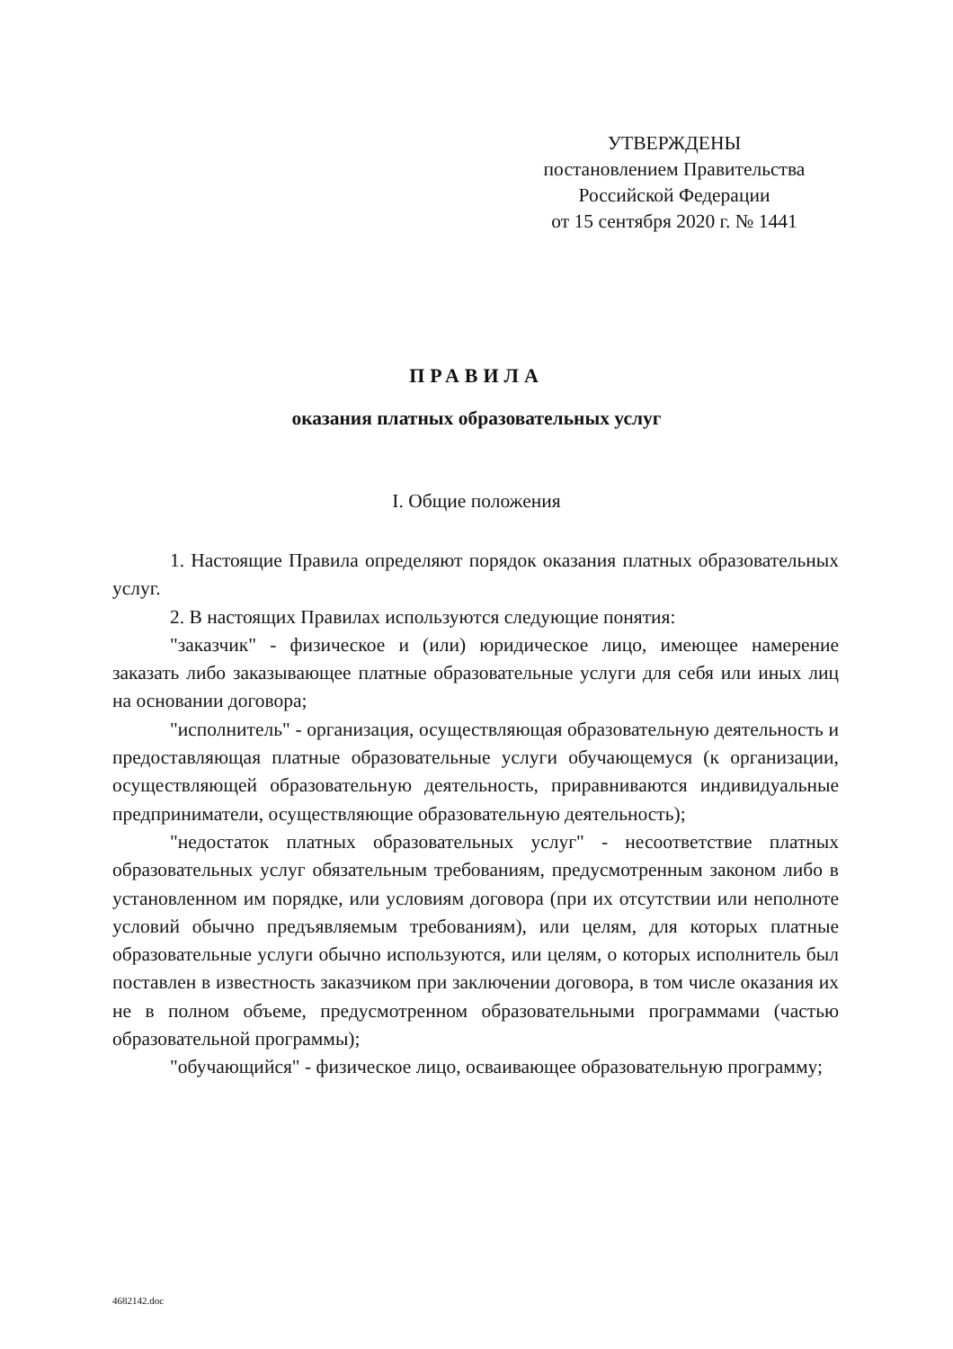УТВЕРЖДЕНЫ
постановлением Правительства
Российской Федерации
от 15 сентября 2020 г. № 1441
ПРАВИЛА
оказания платных образовательных услуг
I. Общие положения
1. Настоящие Правила определяют порядок оказания платных образовательных услуг.
2. В настоящих Правилах используются следующие понятия:
"заказчик" - физическое и (или) юридическое лицо, имеющее намерение заказать либо заказывающее платные образовательные услуги для себя или иных лиц на основании договора;
"исполнитель" - организация, осуществляющая образовательную деятельность и предоставляющая платные образовательные услуги обучающемуся (к организации, осуществляющей образовательную деятельность, приравниваются индивидуальные предприниматели, осуществляющие образовательную деятельность);
"недостаток платных образовательных услуг" - несоответствие платных образовательных услуг обязательным требованиям, предусмотренным законом либо в установленном им порядке, или условиям договора (при их отсутствии или неполноте условий обычно предъявляемым требованиям), или целям, для которых платные образовательные услуги обычно используются, или целям, о которых исполнитель был поставлен в известность заказчиком при заключении договора, в том числе оказания их не в полном объеме, предусмотренном образовательными программами (частью образовательной программы);
"обучающийся" - физическое лицо, осваивающее образовательную программу;
4682142.doc